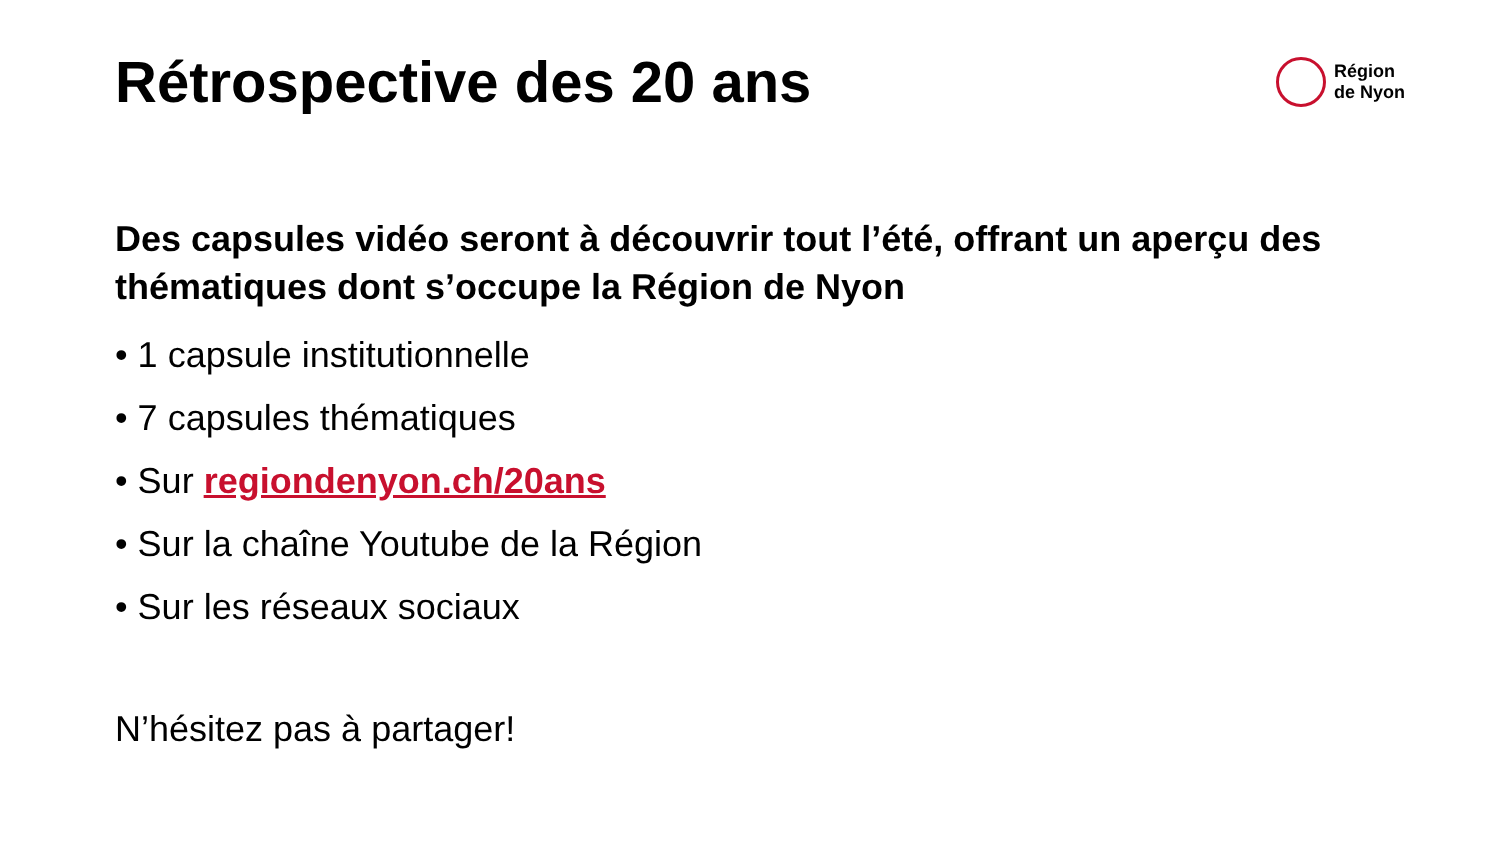Rétrospective des 20 ans
Région
de Nyon
Des capsules vidéo seront à découvrir tout l’été, offrant un aperçu des thématiques dont s’occupe la Région de Nyon
• 1 capsule institutionnelle
• 7 capsules thématiques
• Sur regiondenyon.ch/20ans
• Sur la chaîne Youtube de la Région
• Sur les réseaux sociaux
N’hésitez pas à partager!